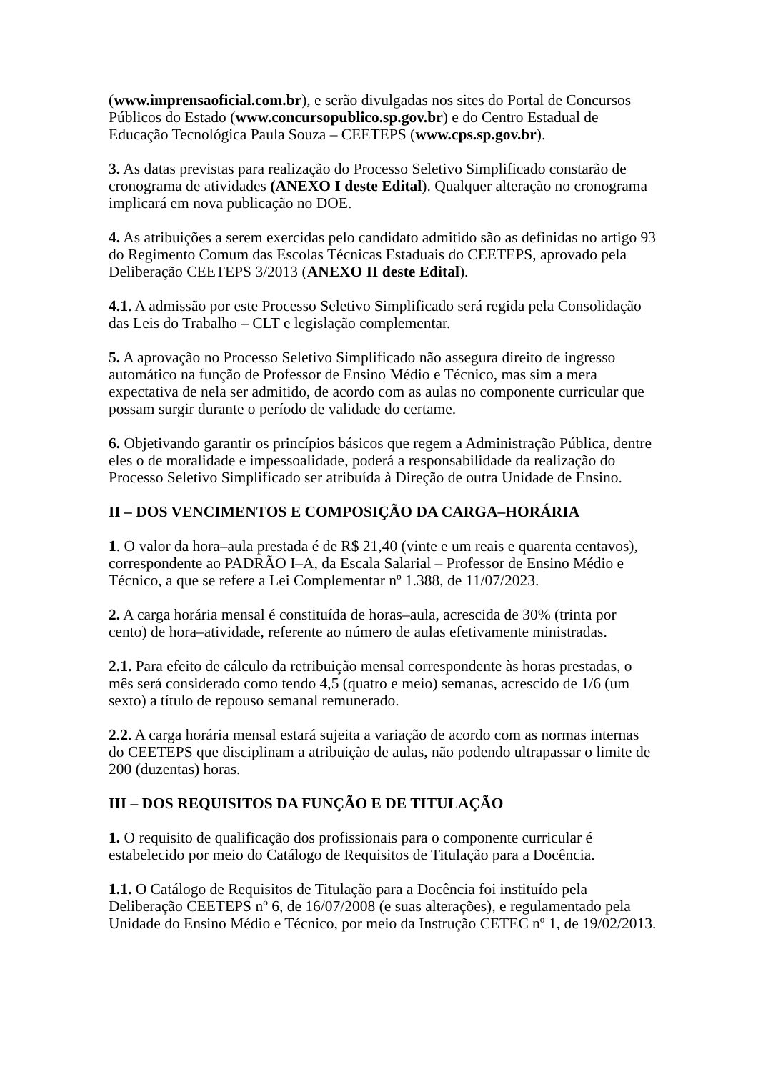(www.imprensaoficial.com.br), e serão divulgadas nos sites do Portal de Concursos Públicos do Estado (www.concursopublico.sp.gov.br) e do Centro Estadual de Educação Tecnológica Paula Souza – CEETEPS (www.cps.sp.gov.br).
3. As datas previstas para realização do Processo Seletivo Simplificado constarão de cronograma de atividades (ANEXO I deste Edital). Qualquer alteração no cronograma implicará em nova publicação no DOE.
4. As atribuições a serem exercidas pelo candidato admitido são as definidas no artigo 93 do Regimento Comum das Escolas Técnicas Estaduais do CEETEPS, aprovado pela Deliberação CEETEPS 3/2013 (ANEXO II deste Edital).
4.1. A admissão por este Processo Seletivo Simplificado será regida pela Consolidação das Leis do Trabalho – CLT e legislação complementar.
5. A aprovação no Processo Seletivo Simplificado não assegura direito de ingresso automático na função de Professor de Ensino Médio e Técnico, mas sim a mera expectativa de nela ser admitido, de acordo com as aulas no componente curricular que possam surgir durante o período de validade do certame.
6. Objetivando garantir os princípios básicos que regem a Administração Pública, dentre eles o de moralidade e impessoalidade, poderá a responsabilidade da realização do Processo Seletivo Simplificado ser atribuída à Direção de outra Unidade de Ensino.
II – DOS VENCIMENTOS E COMPOSIÇÃO DA CARGA–HORÁRIA
1. O valor da hora–aula prestada é de R$ 21,40 (vinte e um reais e quarenta centavos), correspondente ao PADRÃO I–A, da Escala Salarial – Professor de Ensino Médio e Técnico, a que se refere a Lei Complementar nº 1.388, de 11/07/2023.
2. A carga horária mensal é constituída de horas–aula, acrescida de 30% (trinta por cento) de hora–atividade, referente ao número de aulas efetivamente ministradas.
2.1. Para efeito de cálculo da retribuição mensal correspondente às horas prestadas, o mês será considerado como tendo 4,5 (quatro e meio) semanas, acrescido de 1/6 (um sexto) a título de repouso semanal remunerado.
2.2. A carga horária mensal estará sujeita a variação de acordo com as normas internas do CEETEPS que disciplinam a atribuição de aulas, não podendo ultrapassar o limite de 200 (duzentas) horas.
III – DOS REQUISITOS DA FUNÇÃO E DE TITULAÇÃO
1. O requisito de qualificação dos profissionais para o componente curricular é estabelecido por meio do Catálogo de Requisitos de Titulação para a Docência.
1.1. O Catálogo de Requisitos de Titulação para a Docência foi instituído pela Deliberação CEETEPS nº 6, de 16/07/2008 (e suas alterações), e regulamentado pela Unidade do Ensino Médio e Técnico, por meio da Instrução CETEC nº 1, de 19/02/2013.